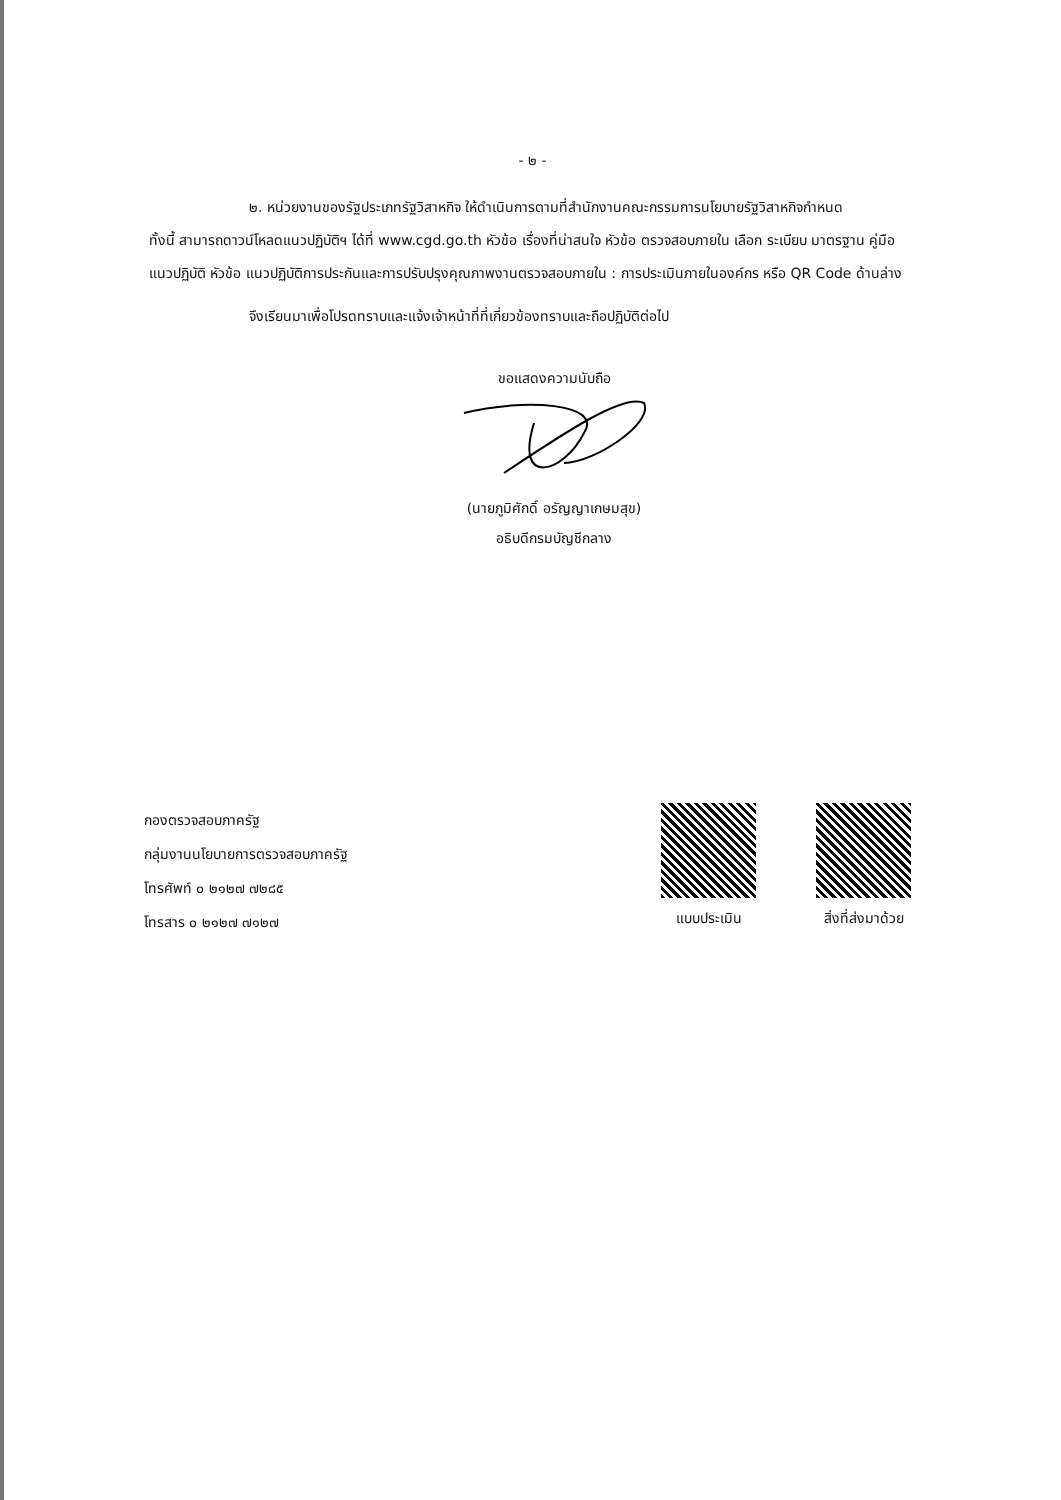- ๒ -
๒. หน่วยงานของรัฐประเภทรัฐวิสาหกิจ ให้ดำเนินการตามที่สำนักงานคณะกรรมการนโยบายรัฐวิสาหกิจกำหนด
ทั้งนี้ สามารถดาวน์โหลดแนวปฏิบัติฯ ได้ที่ www.cgd.go.th หัวข้อ เรื่องที่น่าสนใจ หัวข้อ ตรวจสอบภายใน เลือก ระเบียบ มาตรฐาน คู่มือ แนวปฏิบัติ หัวข้อ แนวปฏิบัติการประกันและการปรับปรุงคุณภาพงานตรวจสอบภายใน : การประเมินภายในองค์กร หรือ QR Code ด้านล่าง
จึงเรียนมาเพื่อโปรดทราบและแจ้งเจ้าหน้าที่ที่เกี่ยวข้องทราบและถือปฏิบัติต่อไป
ขอแสดงความนับถือ
(นายภูมิศักดิ์ อรัญญาเกษมสุข)
อธิบดีกรมบัญชีกลาง
กองตรวจสอบภาครัฐ
กลุ่มงานนโยบายการตรวจสอบภาครัฐ
โทรศัพท์ ๐ ๒๑๒๗ ๗๒๘๕
โทรสาร ๐ ๒๑๒๗ ๗๑๒๗
แบบประเมิน สิ่งที่ส่งมาด้วย